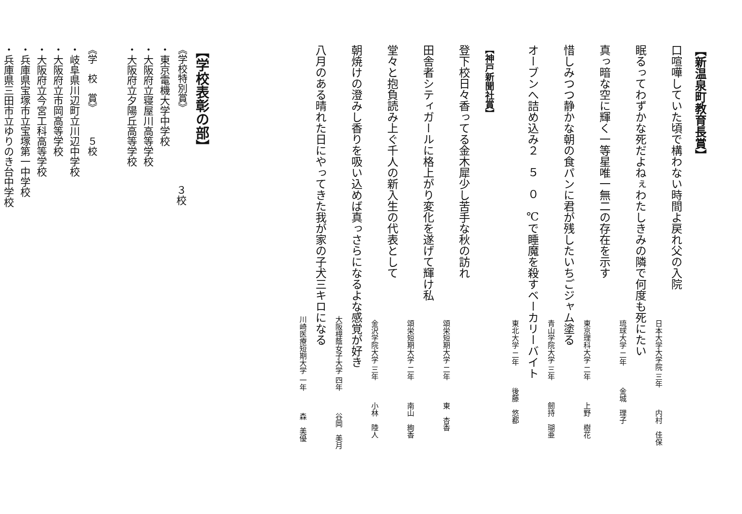【新温泉町教育長賞】
口喧嘩していた頃で構わない時間よ戻れ父の入院
日本大学大学院 三年 内村　佳保
眠るってわずかな死だよねぇわたしきみの隣で何度も死にたい
琉球大学 二年 金城　理子
真っ暗な空に輝く一等星唯一無二の存在を示す
東京理科大学 二年 上野　樹花
惜しみつつ静かな朝の食パンに君が残したいちごジャム塗る
青山学院大学 三年 劒持　瑚亜
オーブンへ詰め込み２５０℃で睡魔を殺すベーカリーバイト
東北大学 二年 後藤　悠都
【神戸新聞社賞】
登下校日々香ってる金木犀少し苦手な秋の訪れ
頌栄短期大学 二年 東　杏香
田舎者シティガールに格上がり変化を遂げて輝け私
頌栄短期大学 二年 南山　絢香
堂々と抱負読み上ぐ千人の新入生の代表として
金沢学院大学 三年 小林　陸人
朝焼けの澄みし香りを吸い込めば真っさらになるよな感覚が好き
大阪樟蔭女子大学 四年 谷岡　美月
八月のある晴れた日にやってきた我が家の子犬三キロになる
川崎医療短期大学 一年 森　美優
【学校表彰の部】
《学校特別賞》
３校
・東京電機大学中学校
・大阪府立寝屋川高等学校
・大阪府立夕陽丘高等学校
《学　校　賞》　　　５校
・岐阜県川辺町立川辺中学校
・大阪府立市岡高等学校
・大阪府立今宮工科高等学校
・兵庫県宝塚市立宝塚第一中学校
・兵庫県三田市立ゆりのき台中学校